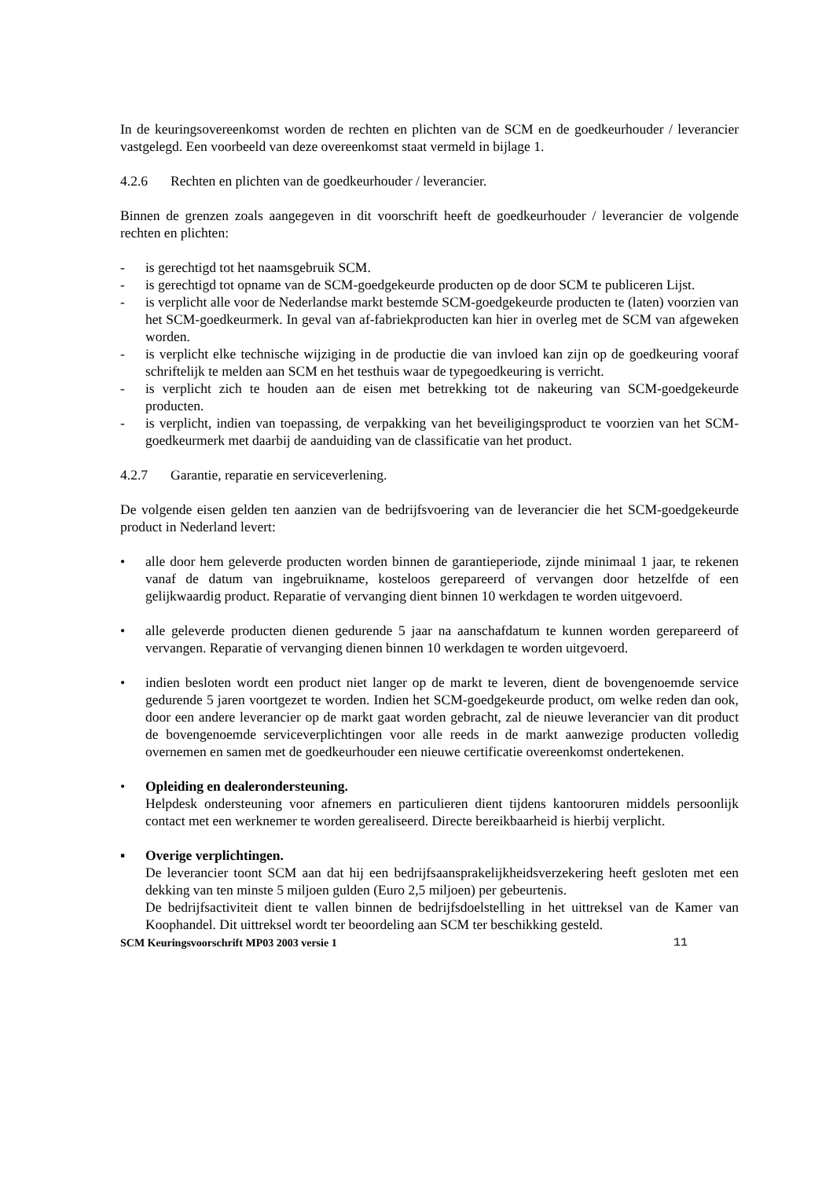In de keuringsovereenkomst worden de rechten en plichten van de SCM en de goedkeurhouder / leverancier vastgelegd. Een voorbeeld van deze overeenkomst staat vermeld in bijlage 1.
4.2.6 Rechten en plichten van de goedkeurhouder / leverancier.
Binnen de grenzen zoals aangegeven in dit voorschrift heeft de goedkeurhouder / leverancier de volgende rechten en plichten:
- is gerechtigd tot het naamsgebruik SCM.
- is gerechtigd tot opname van de SCM-goedgekeurde producten op de door SCM te publiceren Lijst.
- is verplicht alle voor de Nederlandse markt bestemde SCM-goedgekeurde producten te (laten) voorzien van het SCM-goedkeurmerk. In geval van af-fabriekproducten kan hier in overleg met de SCM van afgeweken worden.
- is verplicht elke technische wijziging in de productie die van invloed kan zijn op de goedkeuring vooraf schriftelijk te melden aan SCM en het testhuis waar de typegoedkeuring is verricht.
- is verplicht zich te houden aan de eisen met betrekking tot de nakeuring van SCM-goedgekeurde producten.
- is verplicht, indien van toepassing, de verpakking van het beveiligingsproduct te voorzien van het SCM-goedkeurmerk met daarbij de aanduiding van de classificatie van het product.
4.2.7 Garantie, reparatie en serviceverlening.
De volgende eisen gelden ten aanzien van de bedrijfsvoering van de leverancier die het SCM-goedgekeurde product in Nederland levert:
• alle door hem geleverde producten worden binnen de garantieperiode, zijnde minimaal 1 jaar, te rekenen vanaf de datum van ingebruikname, kosteloos gerepareerd of vervangen door hetzelfde of een gelijkwaardig product. Reparatie of vervanging dient binnen 10 werkdagen te worden uitgevoerd.
• alle geleverde producten dienen gedurende 5 jaar na aanschafdatum te kunnen worden gerepareerd of vervangen. Reparatie of vervanging dienen binnen 10 werkdagen te worden uitgevoerd.
• indien besloten wordt een product niet langer op de markt te leveren, dient de bovengenoemde service gedurende 5 jaren voortgezet te worden. Indien het SCM-goedgekeurde product, om welke reden dan ook, door een andere leverancier op de markt gaat worden gebracht, zal de nieuwe leverancier van dit product de bovengenoemde serviceverplichtingen voor alle reeds in de markt aanwezige producten volledig overnemen en samen met de goedkeurhouder een nieuwe certificatie overeenkomst ondertekenen.
• Opleiding en dealerondersteuning.
Helpdesk ondersteuning voor afnemers en particulieren dient tijdens kantooruren middels persoonlijk contact met een werknemer te worden gerealiseerd. Directe bereikbaarheid is hierbij verplicht.
▪ Overige verplichtingen.
De leverancier toont SCM aan dat hij een bedrijfsaansprakelijkheidsverzekering heeft gesloten met een dekking van ten minste 5 miljoen gulden (Euro 2,5 miljoen) per gebeurtenis.
De bedrijfsactiviteit dient te vallen binnen de bedrijfsdoelstelling in het uittreksel van de Kamer van Koophandel. Dit uittreksel wordt ter beoordeling aan SCM ter beschikking gesteld.
SCM Keuringsvoorschrift MP03 2003 versie 1 11